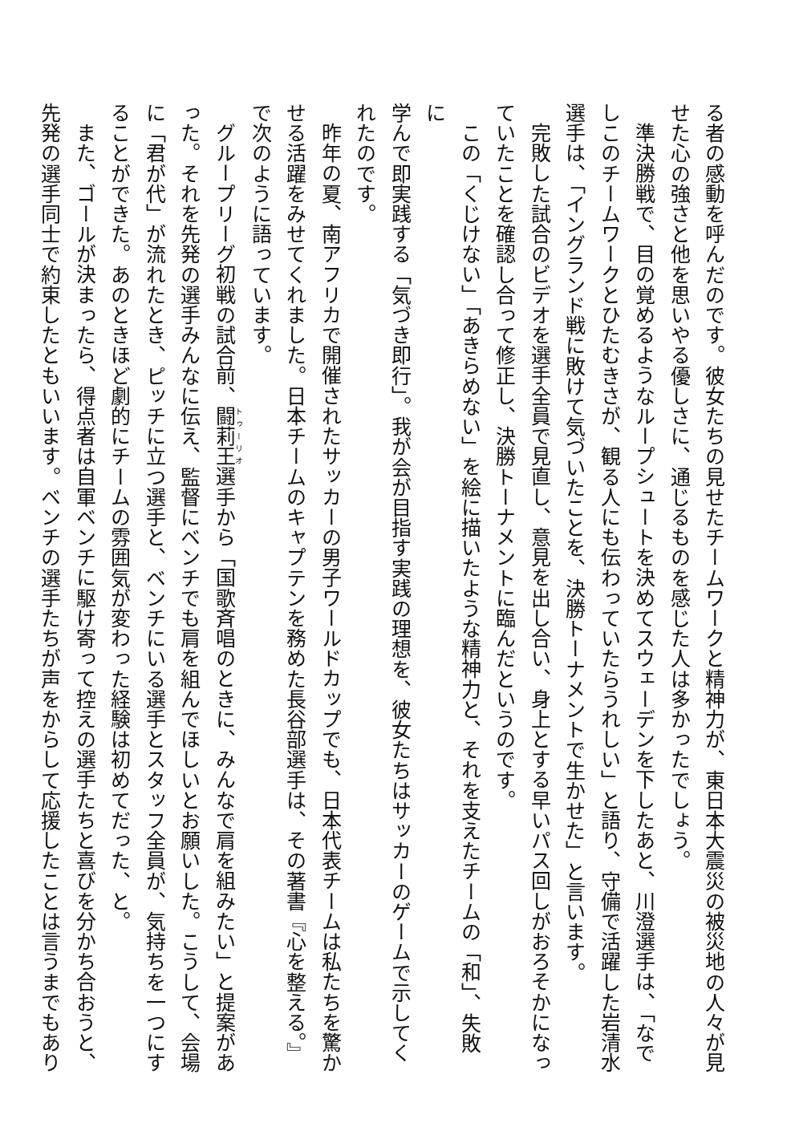る者の感動を呼んだのです。彼女たちの見せたチームワークと精神力が、東日本大震災の被災地の人々が見
せた心の強さと他を思いやる優しさに、通じるものを感じた人は多かったでしょう。
準決勝戦で、目の覚めるようなループシュートを決めてスウェーデンを下したあと、川澄選手は、「なで
しこのチームワークとひたむきさが、観る人にも伝わっていたらうれしい」と語り、守備で活躍した岩清水
選手は、「イングランド戦に敗けて気づいたことを、決勝トーナメントで生かせた」と言います。
完敗した試合のビデオを選手全員で見直し、意見を出し合い、身上とする早いパス回しがおろそかになっ
ていたことを確認し合って修正し、決勝トーナメントに臨んだというのです。
この「くじけない」「あきらめない」を絵に描いたような精神力と、それを支えたチームの「和」、失敗に
学んで即実践する「気づき即行」。我が会が目指す実践の理想を、彼女たちはサッカーのゲームで示してく
れたのです。
昨年の夏、南アフリカで開催されたサッカーの男子ワールドカップでも、日本代表チームは私たちを驚か
せる活躍をみせてくれました。日本チームのキャプテンを務めた長谷部選手は、その著書『心を整える。』
で次のように語っています。
グループリーグ初戦の試合前、闘莉王選手から「国歌斉唱のときに、みんなで肩を組みたい」と提案があ
った。それを先発の選手みんなに伝え、監督にベンチでも肩を組んでほしいとお願いした。こうして、会場
に「君が代」が流れたとき、ピッチに立つ選手と、ベンチにいる選手とスタッフ全員が、気持ちを一つにす
ることができた。あのときほど劇的にチームの雰囲気が変わった経験は初めてだった、と。
また、ゴールが決まったら、得点者は自軍ベンチに駆け寄って控えの選手たちと喜びを分かち合おうと、
先発の選手同士で約束したともいいます。ベンチの選手たちが声をからして応援したことは言うまでもあり